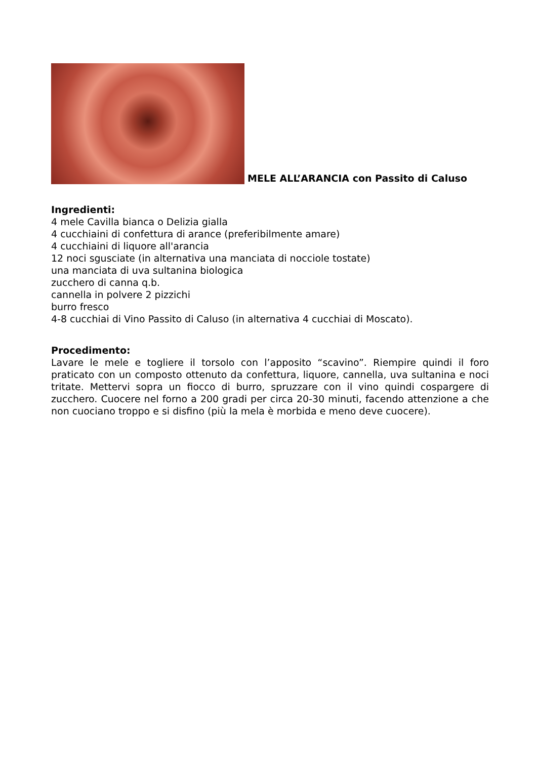MELE ALL’ARANCIA con Passito di Caluso
Ingredienti:
4 mele Cavilla bianca o Delizia gialla
4 cucchiaini di confettura di arance (preferibilmente amare)
4 cucchiaini di liquore all'arancia
12 noci sgusciate (in alternativa una manciata di nocciole tostate)
una manciata di uva sultanina biologica
zucchero di canna q.b.
cannella in polvere 2 pizzichi
burro fresco
4-8 cucchiai di Vino Passito di Caluso (in alternativa 4 cucchiai di Moscato).
Procedimento:
Lavare le mele e togliere il torsolo con l’apposito “scavino”. Riempire quindi il foro praticato con un composto ottenuto da confettura, liquore, cannella, uva sultanina e noci tritate. Mettervi sopra un fiocco di burro, spruzzare con il vino quindi cospargere di zucchero. Cuocere nel forno a 200 gradi per circa 20-30 minuti, facendo attenzione a che non cuociano troppo e si disfino (più la mela è morbida e meno deve cuocere).